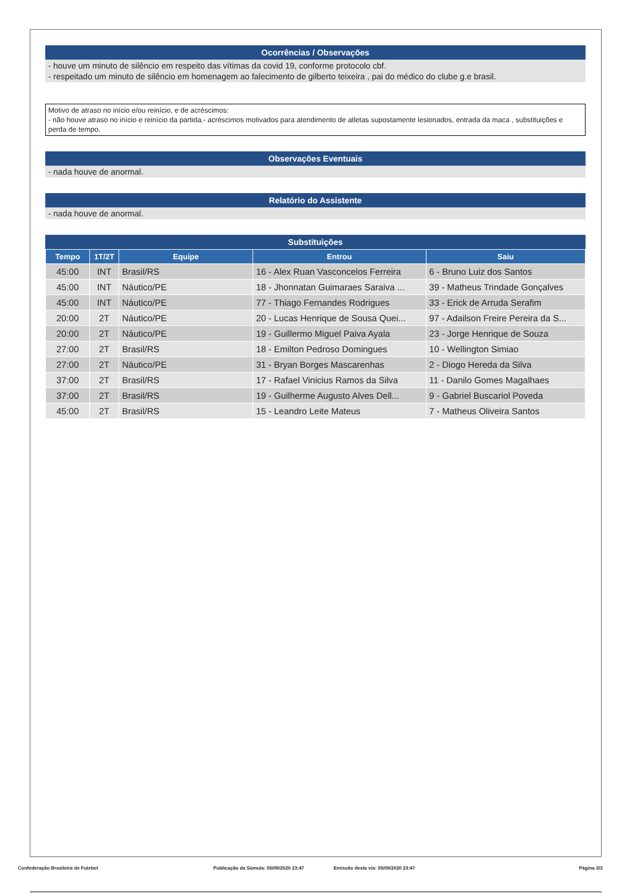Ocorrências / Observações
- houve um minuto de silêncio em respeito das vítimas da covid 19, conforme protocolo cbf.
- respeitado um minuto de silêncio em homenagem ao falecimento de gilberto teixeira , pai do médico do clube g.e brasil.
Motivo de atraso no início e/ou reinício, e de acréscimos:
- não houve atraso no início e reinício da partida.- acréscimos motivados para atendimento de atletas supostamente lesionados, entrada da maca , substituições e perda de tempo.
Observações Eventuais
- nada houve de anormal.
Relatório do Assistente
- nada houve de anormal.
Substituições
| Tempo | 1T/2T | Equipe | Entrou | Saiu |
| --- | --- | --- | --- | --- |
| 45:00 | INT | Brasil/RS | 16 - Alex Ruan Vasconcelos Ferreira | 6 - Bruno Luiz dos Santos |
| 45:00 | INT | Náutico/PE | 18 - Jhonnatan Guimaraes Saraiva ... | 39 - Matheus Trindade Gonçalves |
| 45:00 | INT | Náutico/PE | 77 - Thiago Fernandes Rodrigues | 33 - Erick de Arruda Serafim |
| 20:00 | 2T | Náutico/PE | 20 - Lucas Henrique de Sousa Quei... | 97 - Adailson Freire Pereira da S... |
| 20:00 | 2T | Náutico/PE | 19 - Guillermo Miguel Paiva Ayala | 23 - Jorge Henrique de Souza |
| 27:00 | 2T | Brasil/RS | 18 - Emilton Pedroso Domingues | 10 - Wellington Simiao |
| 27:00 | 2T | Náutico/PE | 31 - Bryan Borges Mascarenhas | 2 - Diogo Hereda da Silva |
| 37:00 | 2T | Brasil/RS | 17 - Rafael Vinicius Ramos da Silva | 11 - Danilo Gomes Magalhaes |
| 37:00 | 2T | Brasil/RS | 19 - Guilherme Augusto Alves Dell... | 9 - Gabriel Buscariol Poveda |
| 45:00 | 2T | Brasil/RS | 15 - Leandro Leite Mateus | 7 - Matheus Oliveira Santos |
Confederação Brasileira de Futebol Publicação da Súmula: 05/09/2020 23:47 Emissão desta via: 05/09/2020 23:47 Página 3/3